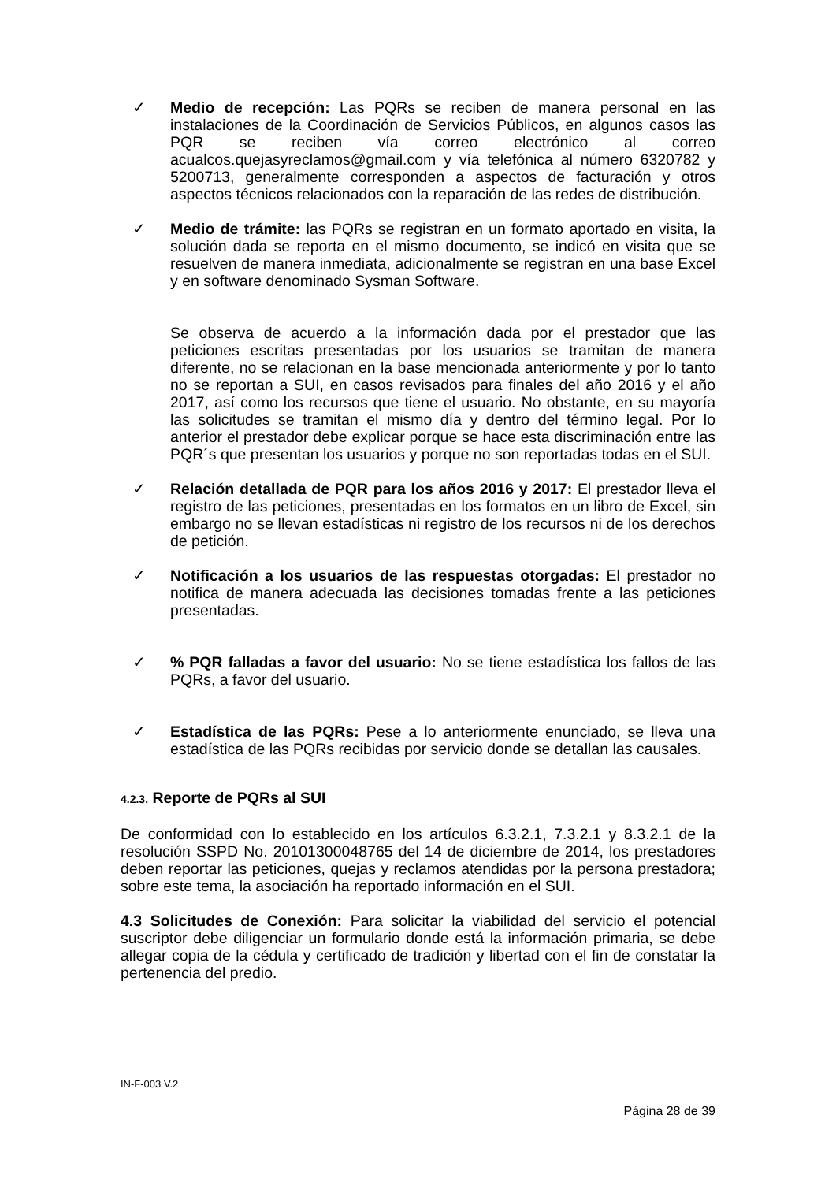✓ Medio de recepción: Las PQRs se reciben de manera personal en las instalaciones de la Coordinación de Servicios Públicos, en algunos casos las PQR se reciben vía correo electrónico al correo acualcos.quejasyreclamos@gmail.com y vía telefónica al número 6320782 y 5200713, generalmente corresponden a aspectos de facturación y otros aspectos técnicos relacionados con la reparación de las redes de distribución.
✓ Medio de trámite: las PQRs se registran en un formato aportado en visita, la solución dada se reporta en el mismo documento, se indicó en visita que se resuelven de manera inmediata, adicionalmente se registran en una base Excel y en software denominado Sysman Software.
Se observa de acuerdo a la información dada por el prestador que las peticiones escritas presentadas por los usuarios se tramitan de manera diferente, no se relacionan en la base mencionada anteriormente y por lo tanto no se reportan a SUI, en casos revisados para finales del año 2016 y el año 2017, así como los recursos que tiene el usuario. No obstante, en su mayoría las solicitudes se tramitan el mismo día y dentro del término legal. Por lo anterior el prestador debe explicar porque se hace esta discriminación entre las PQR´s que presentan los usuarios y porque no son reportadas todas en el SUI.
✓ Relación detallada de PQR para los años 2016 y 2017: El prestador lleva el registro de las peticiones, presentadas en los formatos en un libro de Excel, sin embargo no se llevan estadísticas ni registro de los recursos ni de los derechos de petición.
✓ Notificación a los usuarios de las respuestas otorgadas: El prestador no notifica de manera adecuada las decisiones tomadas frente a las peticiones presentadas.
✓ % PQR falladas a favor del usuario: No se tiene estadística los fallos de las PQRs, a favor del usuario.
✓ Estadística de las PQRs: Pese a lo anteriormente enunciado, se lleva una estadística de las PQRs recibidas por servicio donde se detallan las causales.
4.2.3. Reporte de PQRs al SUI
De conformidad con lo establecido en los artículos 6.3.2.1, 7.3.2.1 y 8.3.2.1 de la resolución SSPD No. 20101300048765 del 14 de diciembre de 2014, los prestadores deben reportar las peticiones, quejas y reclamos atendidas por la persona prestadora; sobre este tema, la asociación ha reportado información en el SUI.
4.3 Solicitudes de Conexión: Para solicitar la viabilidad del servicio el potencial suscriptor debe diligenciar un formulario donde está la información primaria, se debe allegar copia de la cédula y certificado de tradición y libertad con el fin de constatar la pertenencia del predio.
IN-F-003 V.2
Página 28 de 39